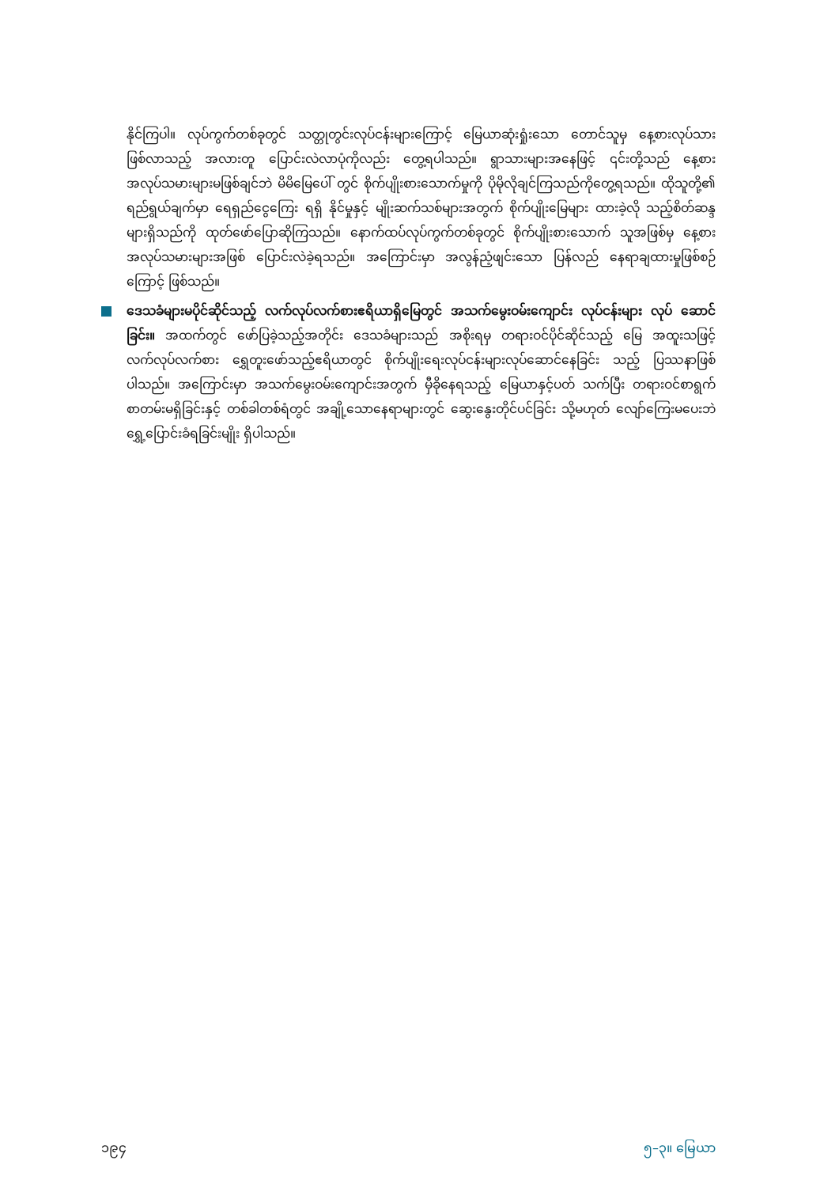နိုင်ကြပါ။ လုပ်ကွက်တစ်ခုတွင် သတ္တုတွင်းလုပ်ငန်းများကြောင့် မြေယာဆုံးရှုံးသော တောင်သူမှ နေ့စားလုပ်သား ဖြစ်လာသည့် အလားတူ ပြောင်းလဲလာပုံကိုလည်း တွေ့ရပါသည်။ ရွာသားများအနေဖြင့် ၎င်းတို့သည် နေ့စားအလုပ်သမားများမဖြစ်ချင်ဘဲ မိမိမြေပေါ် တွင် စိုက်ပျိုးစားသောက်မှုကို ပိုမိုလိုချင်ကြသည်ကိုတွေ့ရသည်။ ထိုသူတို့၏ ရည်ရွယ်ချက်မှာ ရေရှည်ငွေကြေး ရရှိ နိုင်မှုနှင့် မျိုးဆက်သစ်များအတွက် စိုက်ပျိုးမြေများ ထားခဲ့လို သည့်စိတ်ဆန္ဒများရှိသည်ကို ထုတ်ဖော်ပြောဆိုကြသည်။ နောက်ထပ်လုပ်ကွက်တစ်ခုတွင် စိုက်ပျိုးစားသောက် သူအဖြစ်မှ နေ့စားအလုပ်သမားများအဖြစ် ပြောင်းလဲခဲ့ရသည်။ အကြောင်းမှာ အလွန်ညံ့ဖျင်းသော ပြန်လည် နေရာချထားမှုဖြစ်စဉ်ကြောင့် ဖြစ်သည်။
ဒေသခံများမပိုင်ဆိုင်သည့် လက်လုပ်လက်စားဧရိယာရှိမြေတွင် အသက်မွေးဝမ်းကျောင်း လုပ်ငန်းများ လုပ် ဆောင်ခြင်း။ အထက်တွင် ဖော်ပြခဲ့သည့်အတိုင်း ဒေသခံများသည် အစိုးရမှ တရားဝင်ပိုင်ဆိုင်သည့် မြေ အထူးသဖြင့် လက်လုပ်လက်စား ရွှေတူးဖော်သည့်ဧရိယာတွင် စိုက်ပျိုးရေးလုပ်ငန်းများလုပ်ဆောင်နေခြင်း သည့် ပြဿနာဖြစ်ပါသည်။ အကြောင်းမှာ အသက်မွေးဝမ်းကျောင်းအတွက် မှီခိုနေရသည့် မြေယာနှင့်ပတ် သက်ပြီး တရားဝင်စာရွက် စာတမ်းမရှိခြင်းနှင့် တစ်ခါတစ်ရံတွင် အချို့သောနေရာများတွင် ဆွေးနွေးတိုင်ပင်ခြင်း သို့မဟုတ် လျော်ကြေးမပေးဘဲ ရွှေ့ပြောင်းခံရခြင်းမျိုး ရှိပါသည်။
၁၉၄ ၅–၃။ မြေယာ